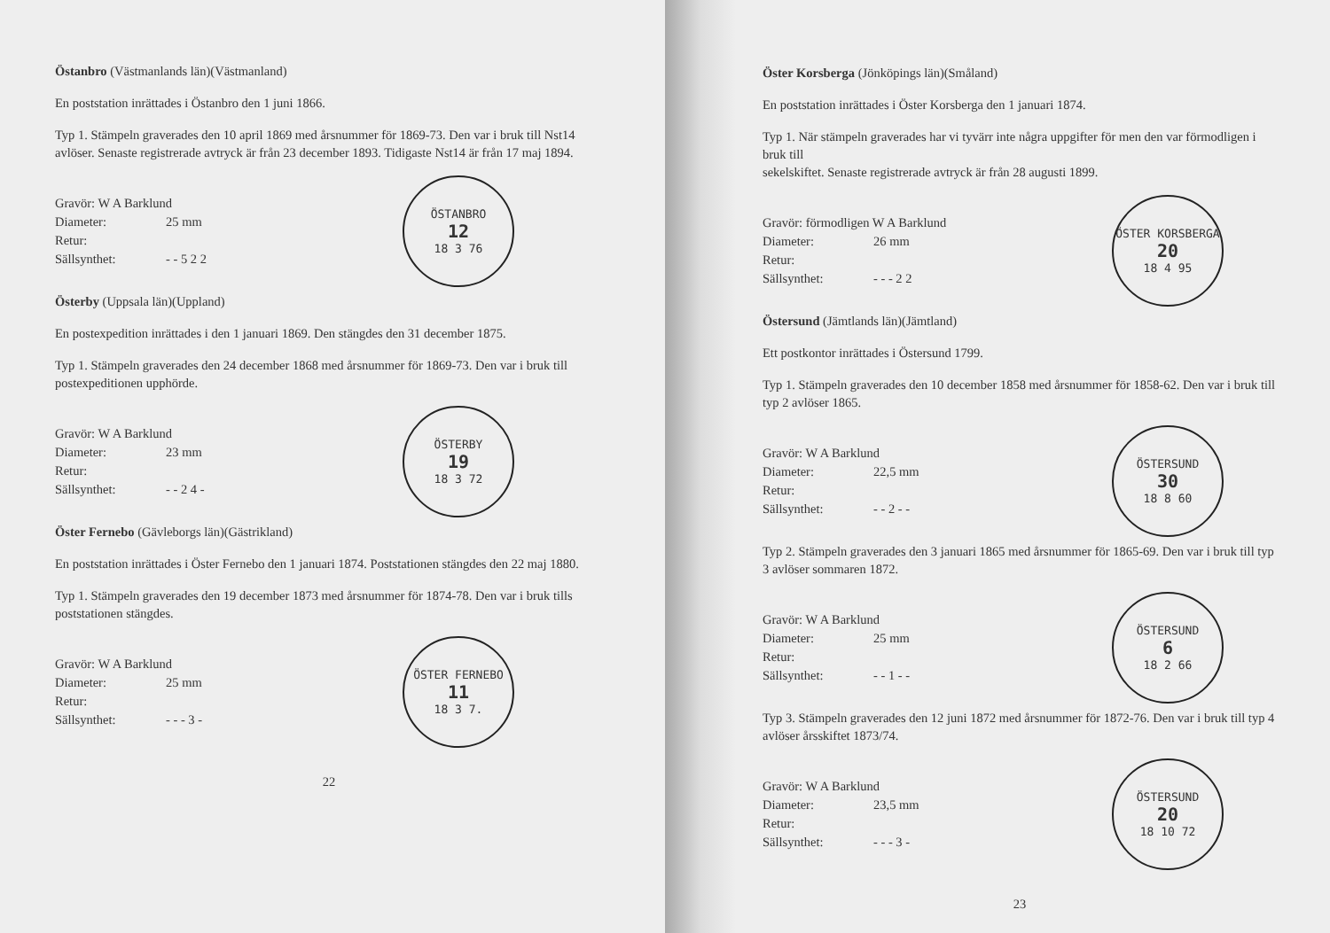Östanbro (Västmanlands län)(Västmanland)
En poststation inrättades i Östanbro den 1 juni 1866.
Typ 1. Stämpeln graverades den 10 april 1869 med årsnummer för 1869-73. Den var i bruk till Nst14 avlöser. Senaste registrerade avtryck är från 23 december 1893. Tidigaste Nst14 är från 17 maj 1894.
Gravör: W A Barklund
Diameter: 25 mm
Retur:
Sällsynthet: - - 5 2 2
ÖSTANBRO
12
18 3 76
Österby (Uppsala län)(Uppland)
En postexpedition inrättades i den 1 januari 1869. Den stängdes den 31 december 1875.
Typ 1. Stämpeln graverades den 24 december 1868 med årsnummer för 1869-73. Den var i bruk till postexpeditionen upphörde.
Gravör: W A Barklund
Diameter: 23 mm
Retur:
Sällsynthet: - - 2 4 -
ÖSTERBY
19
18 3 72
Öster Fernebo (Gävleborgs län)(Gästrikland)
En poststation inrättades i Öster Fernebo den 1 januari 1874. Poststationen stängdes den 22 maj 1880.
Typ 1. Stämpeln graverades den 19 december 1873 med årsnummer för 1874-78. Den var i bruk tills poststationen stängdes.
Gravör: W A Barklund
Diameter: 25 mm
Retur:
Sällsynthet: - - - 3 -
ÖSTER FERNEBO
11
18 3 7.
22
Öster Korsberga (Jönköpings län)(Småland)
En poststation inrättades i Öster Korsberga den 1 januari 1874.
Typ 1. När stämpeln graverades har vi tyvärr inte några uppgifter för men den var förmodligen i bruk till
sekelskiftet. Senaste registrerade avtryck är från 28 augusti 1899.
Gravör: förmodligen W A Barklund
Diameter: 26 mm
Retur:
Sällsynthet: - - - 2 2
ÖSTER KORSBERGA
20
18 4 95
Östersund (Jämtlands län)(Jämtland)
Ett postkontor inrättades i Östersund 1799.
Typ 1. Stämpeln graverades den 10 december 1858 med årsnummer för 1858-62. Den var i bruk till typ 2 avlöser 1865.
Gravör: W A Barklund
Diameter: 22,5 mm
Retur:
Sällsynthet: - - 2 - -
ÖSTERSUND
30
18 8 60
Typ 2. Stämpeln graverades den 3 januari 1865 med årsnummer för 1865-69. Den var i bruk till typ 3 avlöser sommaren 1872.
Gravör: W A Barklund
Diameter: 25 mm
Retur:
Sällsynthet: - - 1 - -
ÖSTERSUND
6
18 2 66
Typ 3. Stämpeln graverades den 12 juni 1872 med årsnummer för 1872-76. Den var i bruk till typ 4 avlöser årsskiftet 1873/74.
Gravör: W A Barklund
Diameter: 23,5 mm
Retur:
Sällsynthet: - - - 3 -
ÖSTERSUND
20
18 10 72
23